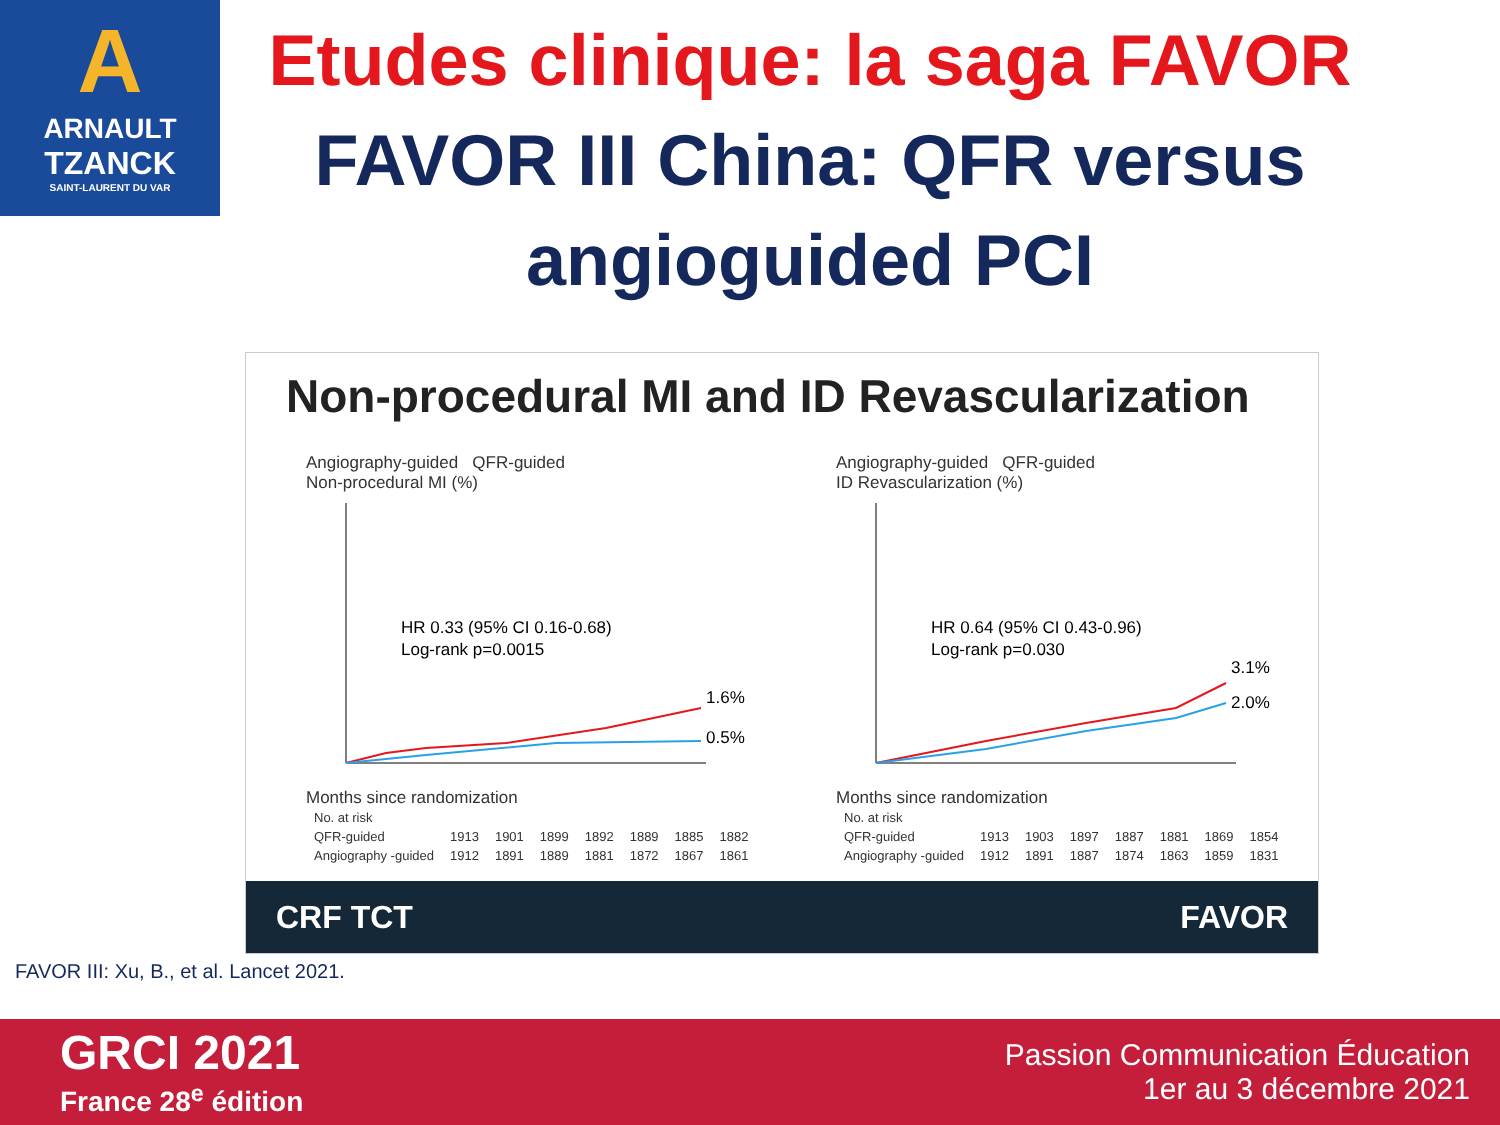A
ARNAULT
TZANCK
SAINT-LAURENT DU VAR
Etudes clinique: la saga FAVOR
FAVOR III China: QFR versus angioguided PCI
Non-procedural MI and ID Revascularization
Angiography-guided QFR-guided
Non-procedural MI (%)
HR 0.33 (95% CI 0.16-0.68)
Log-rank p=0.0015
1.6%
0.5%
Months since randomization
| No. at risk | | | | | | | |
| QFR-guided | 1913 | 1901 | 1899 | 1892 | 1889 | 1885 | 1882 |
| Angiography -guided | 1912 | 1891 | 1889 | 1881 | 1872 | 1867 | 1861 |
Angiography-guided QFR-guided
ID Revascularization (%)
HR 0.64 (95% CI 0.43-0.96)
Log-rank p=0.030
3.1%
2.0%
Months since randomization
| No. at risk | | | | | | | |
| QFR-guided | 1913 | 1903 | 1897 | 1887 | 1881 | 1869 | 1854 |
| Angiography -guided | 1912 | 1891 | 1887 | 1874 | 1863 | 1859 | 1831 |
CRF TCT FAVOR
FAVOR III: Xu, B., et al. Lancet 2021.
GRCI 2021
France 28<sup>e</sup> édition
Passion Communication Éducation
1er au 3 décembre 2021